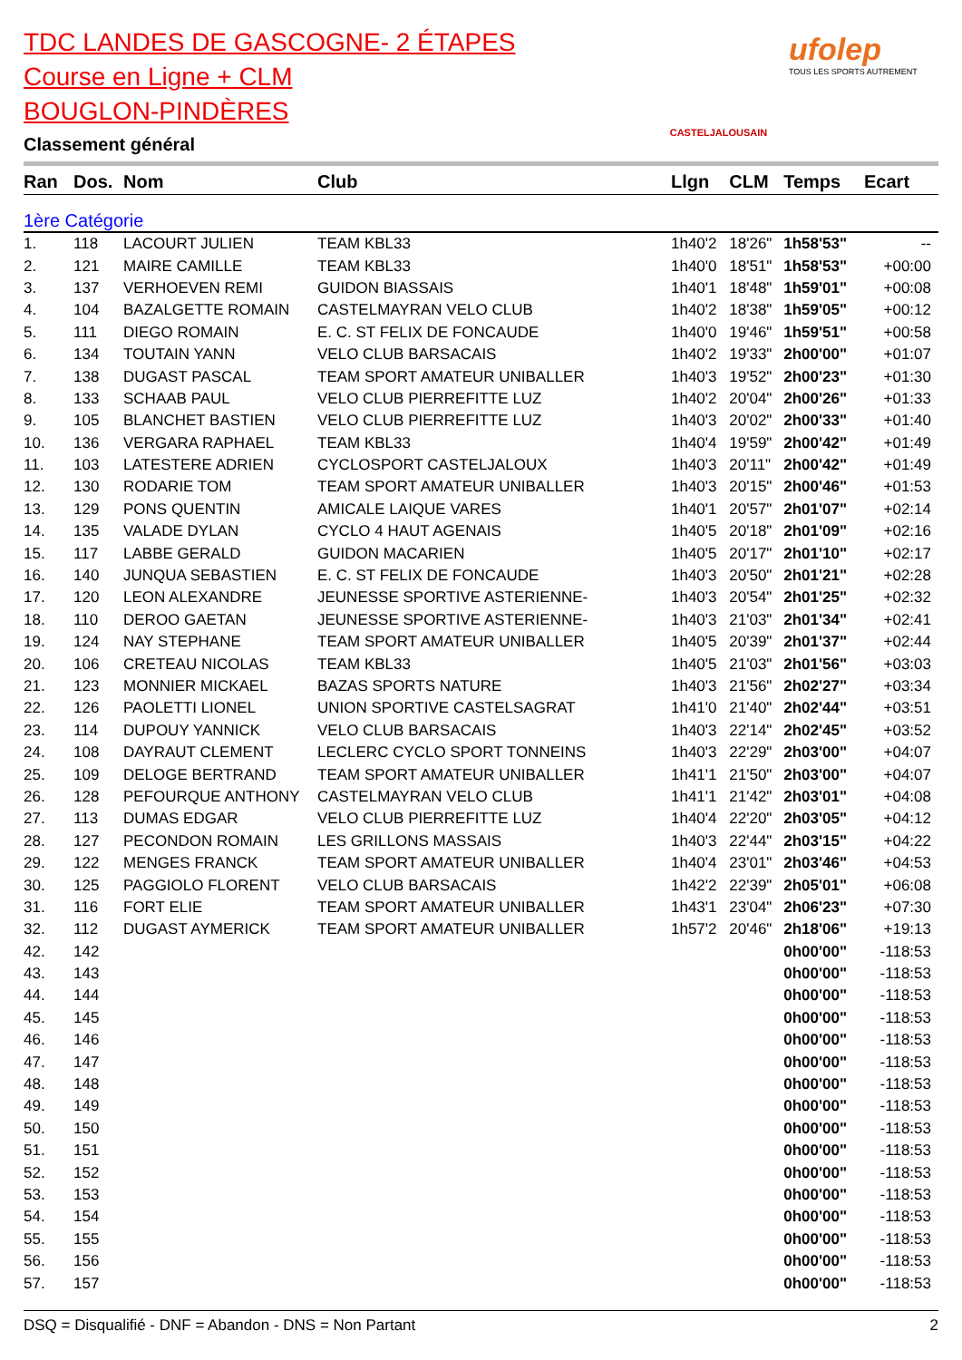TDC LANDES DE GASCOGNE- 2 ÉTAPES
Course en Ligne + CLM
BOUGLON-PINDÈRES
Classement général
CASTELJALOUSAIN
ufolep
TOUS LES SPORTS AUTREMENT
| Ran | Dos. | Nom | Club | Llgn | CLM | Temps | Ecart |
| --- | --- | --- | --- | --- | --- | --- | --- |
| 1ère Catégorie | | | | | | | |
| 1. | 118 | LACOURT JULIEN | TEAM KBL33 | 1h40'2 | 18'26" | 1h58'53" | -- |
| 2. | 121 | MAIRE CAMILLE | TEAM KBL33 | 1h40'0 | 18'51" | 1h58'53" | +00:00 |
| 3. | 137 | VERHOEVEN REMI | GUIDON BIASSAIS | 1h40'1 | 18'48" | 1h59'01" | +00:08 |
| 4. | 104 | BAZALGETTE ROMAIN | CASTELMAYRAN VELO CLUB | 1h40'2 | 18'38" | 1h59'05" | +00:12 |
| 5. | 111 | DIEGO ROMAIN | E. C. ST FELIX DE FONCAUDE | 1h40'0 | 19'46" | 1h59'51" | +00:58 |
| 6. | 134 | TOUTAIN YANN | VELO CLUB BARSACAIS | 1h40'2 | 19'33" | 2h00'00" | +01:07 |
| 7. | 138 | DUGAST PASCAL | TEAM SPORT AMATEUR UNIBALLER | 1h40'3 | 19'52" | 2h00'23" | +01:30 |
| 8. | 133 | SCHAAB PAUL | VELO CLUB PIERREFITTE LUZ | 1h40'2 | 20'04" | 2h00'26" | +01:33 |
| 9. | 105 | BLANCHET BASTIEN | VELO CLUB PIERREFITTE LUZ | 1h40'3 | 20'02" | 2h00'33" | +01:40 |
| 10. | 136 | VERGARA RAPHAEL | TEAM KBL33 | 1h40'4 | 19'59" | 2h00'42" | +01:49 |
| 11. | 103 | LATESTERE ADRIEN | CYCLOSPORT CASTELJALOUX | 1h40'3 | 20'11" | 2h00'42" | +01:49 |
| 12. | 130 | RODARIE TOM | TEAM SPORT AMATEUR UNIBALLER | 1h40'3 | 20'15" | 2h00'46" | +01:53 |
| 13. | 129 | PONS QUENTIN | AMICALE LAIQUE VARES | 1h40'1 | 20'57" | 2h01'07" | +02:14 |
| 14. | 135 | VALADE DYLAN | CYCLO 4 HAUT AGENAIS | 1h40'5 | 20'18" | 2h01'09" | +02:16 |
| 15. | 117 | LABBE GERALD | GUIDON MACARIEN | 1h40'5 | 20'17" | 2h01'10" | +02:17 |
| 16. | 140 | JUNQUA SEBASTIEN | E. C. ST FELIX DE FONCAUDE | 1h40'3 | 20'50" | 2h01'21" | +02:28 |
| 17. | 120 | LEON ALEXANDRE | JEUNESSE SPORTIVE ASTERIENNE- | 1h40'3 | 20'54" | 2h01'25" | +02:32 |
| 18. | 110 | DEROO GAETAN | JEUNESSE SPORTIVE ASTERIENNE- | 1h40'3 | 21'03" | 2h01'34" | +02:41 |
| 19. | 124 | NAY STEPHANE | TEAM SPORT AMATEUR UNIBALLER | 1h40'5 | 20'39" | 2h01'37" | +02:44 |
| 20. | 106 | CRETEAU NICOLAS | TEAM KBL33 | 1h40'5 | 21'03" | 2h01'56" | +03:03 |
| 21. | 123 | MONNIER MICKAEL | BAZAS SPORTS NATURE | 1h40'3 | 21'56" | 2h02'27" | +03:34 |
| 22. | 126 | PAOLETTI LIONEL | UNION SPORTIVE CASTELSAGRAT | 1h41'0 | 21'40" | 2h02'44" | +03:51 |
| 23. | 114 | DUPOUY YANNICK | VELO CLUB BARSACAIS | 1h40'3 | 22'14" | 2h02'45" | +03:52 |
| 24. | 108 | DAYRAUT CLEMENT | LECLERC CYCLO SPORT TONNEINS | 1h40'3 | 22'29" | 2h03'00" | +04:07 |
| 25. | 109 | DELOGE BERTRAND | TEAM SPORT AMATEUR UNIBALLER | 1h41'1 | 21'50" | 2h03'00" | +04:07 |
| 26. | 128 | PEFOURQUE ANTHONY | CASTELMAYRAN VELO CLUB | 1h41'1 | 21'42" | 2h03'01" | +04:08 |
| 27. | 113 | DUMAS EDGAR | VELO CLUB PIERREFITTE LUZ | 1h40'4 | 22'20" | 2h03'05" | +04:12 |
| 28. | 127 | PECONDON ROMAIN | LES GRILLONS MASSAIS | 1h40'3 | 22'44" | 2h03'15" | +04:22 |
| 29. | 122 | MENGES FRANCK | TEAM SPORT AMATEUR UNIBALLER | 1h40'4 | 23'01" | 2h03'46" | +04:53 |
| 30. | 125 | PAGGIOLO FLORENT | VELO CLUB BARSACAIS | 1h42'2 | 22'39" | 2h05'01" | +06:08 |
| 31. | 116 | FORT ELIE | TEAM SPORT AMATEUR UNIBALLER | 1h43'1 | 23'04" | 2h06'23" | +07:30 |
| 32. | 112 | DUGAST AYMERICK | TEAM SPORT AMATEUR UNIBALLER | 1h57'2 | 20'46" | 2h18'06" | +19:13 |
| 42. | 142 | | | | | 0h00'00" | -118:53 |
| 43. | 143 | | | | | 0h00'00" | -118:53 |
| 44. | 144 | | | | | 0h00'00" | -118:53 |
| 45. | 145 | | | | | 0h00'00" | -118:53 |
| 46. | 146 | | | | | 0h00'00" | -118:53 |
| 47. | 147 | | | | | 0h00'00" | -118:53 |
| 48. | 148 | | | | | 0h00'00" | -118:53 |
| 49. | 149 | | | | | 0h00'00" | -118:53 |
| 50. | 150 | | | | | 0h00'00" | -118:53 |
| 51. | 151 | | | | | 0h00'00" | -118:53 |
| 52. | 152 | | | | | 0h00'00" | -118:53 |
| 53. | 153 | | | | | 0h00'00" | -118:53 |
| 54. | 154 | | | | | 0h00'00" | -118:53 |
| 55. | 155 | | | | | 0h00'00" | -118:53 |
| 56. | 156 | | | | | 0h00'00" | -118:53 |
| 57. | 157 | | | | | 0h00'00" | -118:53 |
DSQ = Disqualifié - DNF = Abandon - DNS = Non Partant 2